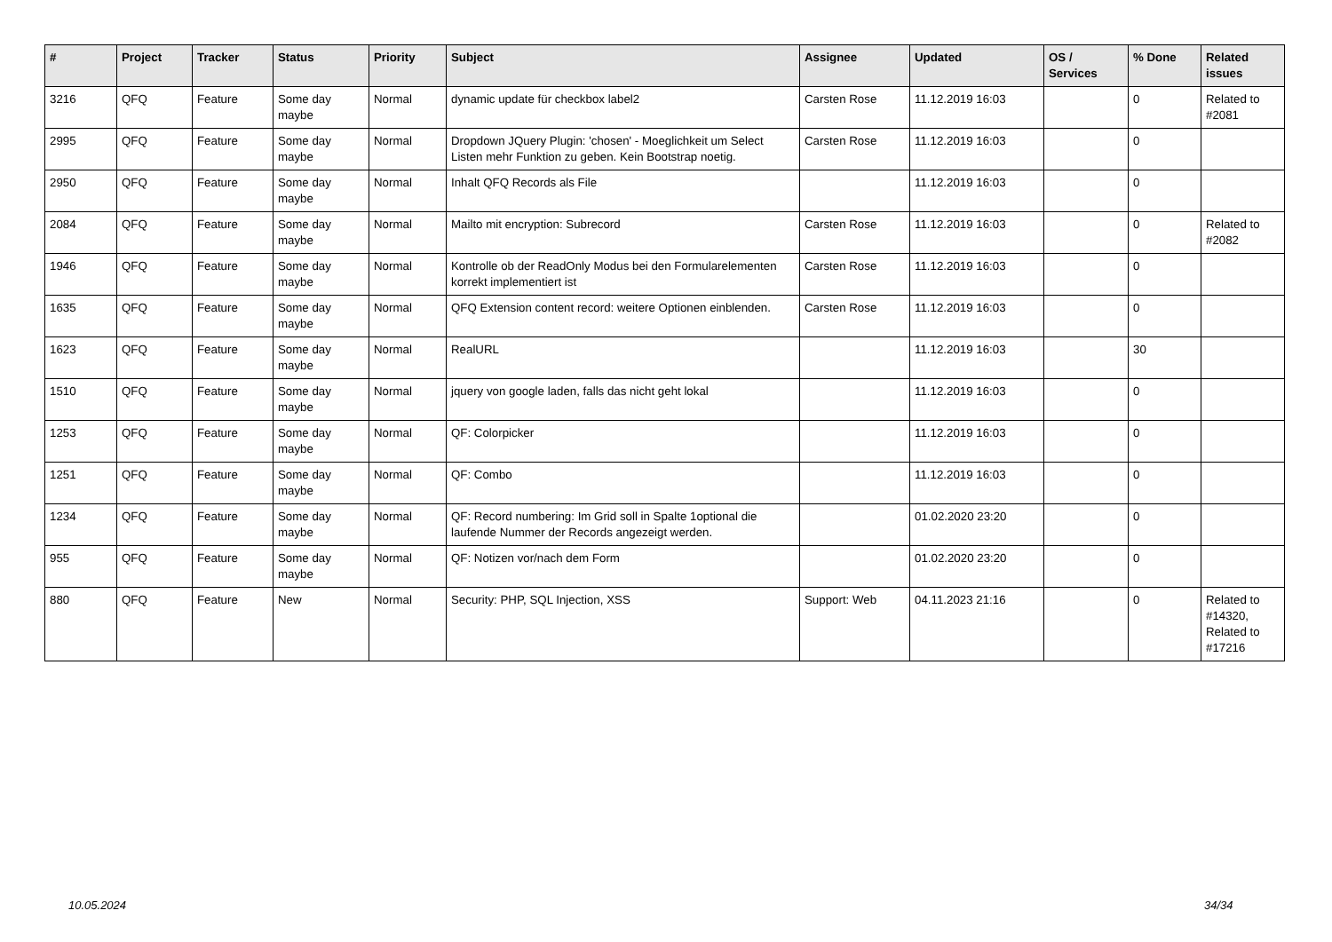| # | Project | Tracker | Status | Priority | Subject | Assignee | Updated | OS / Services | % Done | Related issues |
| --- | --- | --- | --- | --- | --- | --- | --- | --- | --- | --- |
| 3216 | QFQ | Feature | Some day maybe | Normal | dynamic update für checkbox label2 | Carsten Rose | 11.12.2019 16:03 | | 0 | Related to #2081 |
| 2995 | QFQ | Feature | Some day maybe | Normal | Dropdown JQuery Plugin: 'chosen' - Moeglichkeit um Select Listen mehr Funktion zu geben. Kein Bootstrap noetig. | Carsten Rose | 11.12.2019 16:03 | | 0 | |
| 2950 | QFQ | Feature | Some day maybe | Normal | Inhalt QFQ Records als File | | 11.12.2019 16:03 | | 0 | |
| 2084 | QFQ | Feature | Some day maybe | Normal | Mailto mit encryption: Subrecord | Carsten Rose | 11.12.2019 16:03 | | 0 | Related to #2082 |
| 1946 | QFQ | Feature | Some day maybe | Normal | Kontrolle ob der ReadOnly Modus bei den Formularelementen korrekt implementiert ist | Carsten Rose | 11.12.2019 16:03 | | 0 | |
| 1635 | QFQ | Feature | Some day maybe | Normal | QFQ Extension content record: weitere Optionen einblenden. | Carsten Rose | 11.12.2019 16:03 | | 0 | |
| 1623 | QFQ | Feature | Some day maybe | Normal | RealURL | | 11.12.2019 16:03 | | 30 | |
| 1510 | QFQ | Feature | Some day maybe | Normal | jquery von google laden, falls das nicht geht lokal | | 11.12.2019 16:03 | | 0 | |
| 1253 | QFQ | Feature | Some day maybe | Normal | QF: Colorpicker | | 11.12.2019 16:03 | | 0 | |
| 1251 | QFQ | Feature | Some day maybe | Normal | QF: Combo | | 11.12.2019 16:03 | | 0 | |
| 1234 | QFQ | Feature | Some day maybe | Normal | QF: Record numbering: Im Grid soll in Spalte 1optional die laufende Nummer der Records angezeigt werden. | | 01.02.2020 23:20 | | 0 | |
| 955 | QFQ | Feature | Some day maybe | Normal | QF: Notizen vor/nach dem Form | | 01.02.2020 23:20 | | 0 | |
| 880 | QFQ | Feature | New | Normal | Security: PHP, SQL Injection, XSS | Support: Web | 04.11.2023 21:16 | | 0 | Related to #14320, Related to #17216 |
10.05.2024 34/34